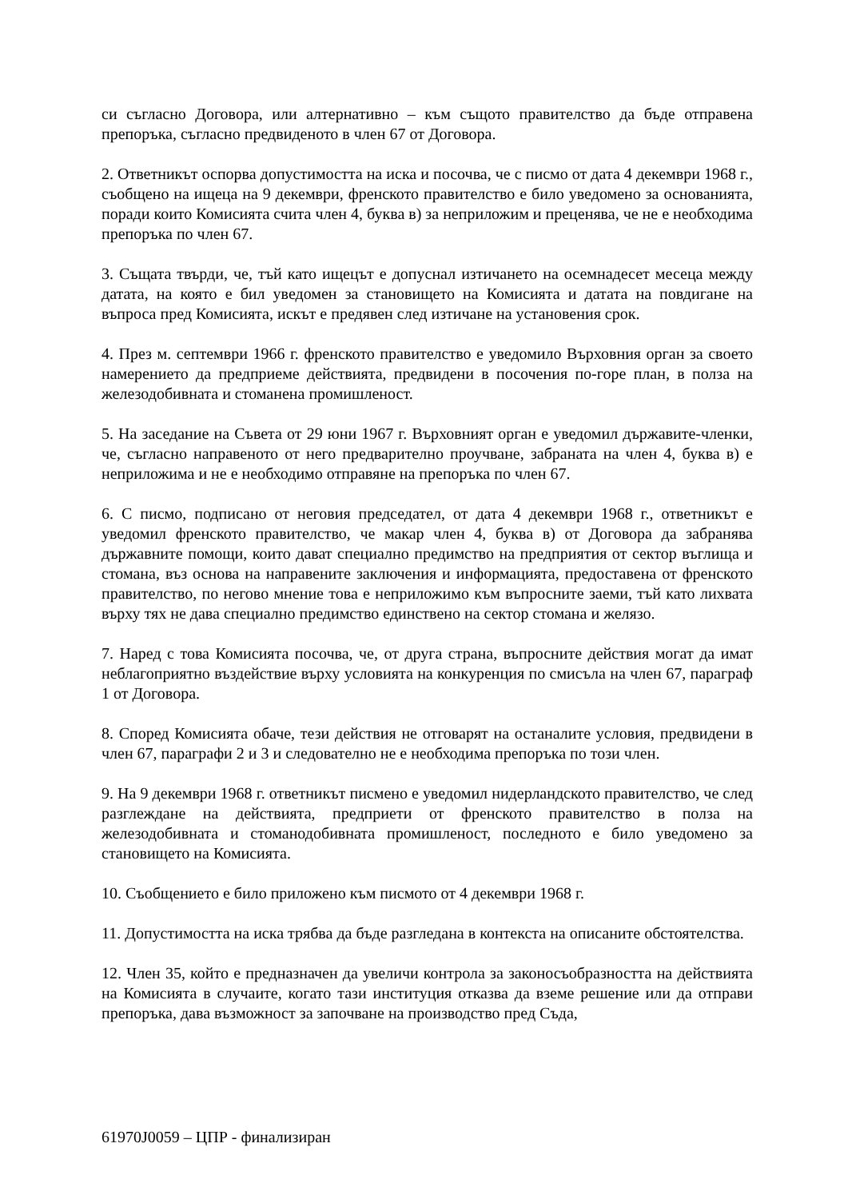си съгласно Договора, или алтернативно – към същото правителство да бъде отправена препоръка, съгласно предвиденото в член 67 от Договора.
2. Ответникът оспорва допустимостта на иска и посочва, че с писмо от дата 4 декември 1968 г., съобщено на ищеца на 9 декември, френското правителство е било уведомено за основанията, поради които Комисията счита член 4, буква в) за неприложим и преценява, че не е необходима препоръка по член 67.
3. Същата твърди, че, тъй като ищецът е допуснал изтичането на осемнадесет месеца между датата, на която е бил уведомен за становището на Комисията и датата на повдигане на въпроса пред Комисията, искът е предявен след изтичане на установения срок.
4. През м. септември 1966 г. френското правителство е уведомило Върховния орган за своето намерението да предприеме действията, предвидени в посочения по-горе план, в полза на железодобивната и стоманена промишленост.
5. На заседание на Съвета от 29 юни 1967 г. Върховният орган е уведомил държавите-членки, че, съгласно направеното от него предварително проучване, забраната на член 4, буква в) е неприложима и не е необходимо отправяне на препоръка по член 67.
6. С писмо, подписано от неговия председател, от дата 4 декември 1968 г., ответникът е уведомил френското правителство, че макар член 4, буква в) от Договора да забранява държавните помощи, които дават специално предимство на предприятия от сектор въглища и стомана, въз основа на направените заключения и информацията, предоставена от френското правителство, по негово мнение това е неприложимо към въпросните заеми, тъй като лихвата върху тях не дава специално предимство единствено на сектор стомана и желязо.
7. Наред с това Комисията посочва, че, от друга страна, въпросните действия могат да имат неблагоприятно въздействие върху условията на конкуренция по смисъла на член 67, параграф 1 от Договора.
8. Според Комисията обаче, тези действия не отговарят на останалите условия, предвидени в член 67, параграфи 2 и 3 и следователно не е необходима препоръка по този член.
9. На 9 декември 1968 г. ответникът писмено е уведомил нидерландското правителство, че след разглеждане на действията, предприети от френското правителство в полза на железодобивната и стоманодобивната промишленост, последното е било уведомено за становището на Комисията.
10. Съобщението е било приложено към писмото от 4 декември 1968 г.
11. Допустимостта на иска трябва да бъде разгледана в контекста на описаните обстоятелства.
12. Член 35, който е предназначен да увеличи контрола за законосъобразността на действията на Комисията в случаите, когато тази институция отказва да вземе решение или да отправи препоръка, дава възможност за започване на производство пред Съда,
61970J0059 – ЦПР - финализиран